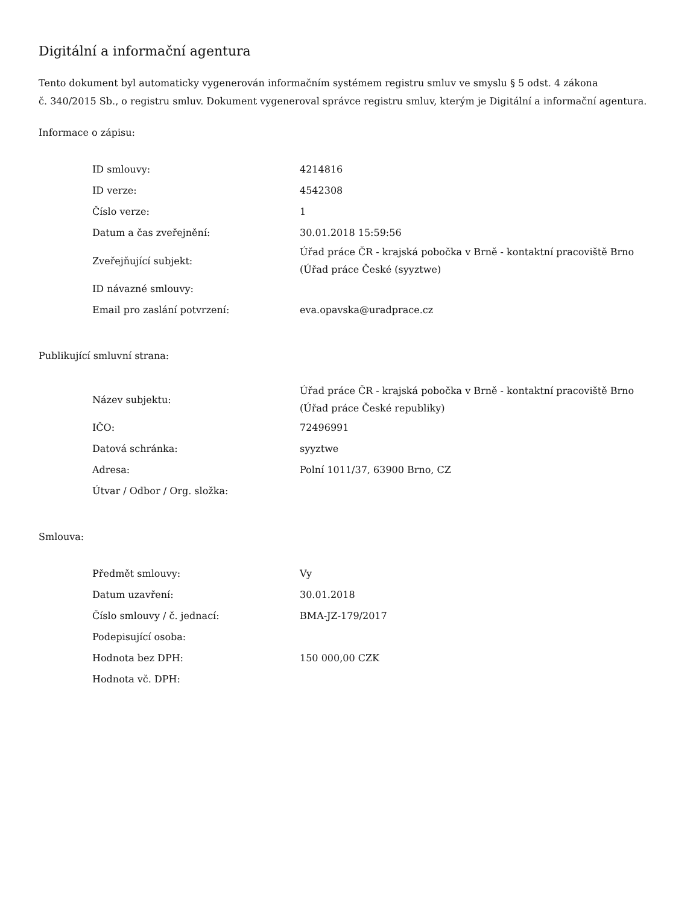Digitální a informační agentura
Tento dokument byl automaticky vygenerován informačním systémem registru smluv ve smyslu § 5 odst. 4 zákona
č. 340/2015 Sb., o registru smluv. Dokument vygeneroval správce registru smluv, kterým je Digitální a informační agentura.
Informace o zápisu:
| ID smlouvy: | 4214816 |
| ID verze: | 4542308 |
| Číslo verze: | 1 |
| Datum a čas zveřejnění: | 30.01.2018 15:59:56 |
| Zveřejňující subjekt: | Úřad práce ČR - krajská pobočka v Brně - kontaktní pracoviště Brno (Úřad práce České (syyztwe) |
| ID návazné smlouvy: | |
| Email pro zaslání potvrzení: | eva.opavska@uradprace.cz |
Publikující smluvní strana:
| Název subjektu: | Úřad práce ČR - krajská pobočka v Brně - kontaktní pracoviště Brno (Úřad práce České republiky) |
| IČO: | 72496991 |
| Datová schránka: | syyztwe |
| Adresa: | Polní 1011/37, 63900 Brno, CZ |
| Útvar / Odbor / Org. složka: | |
Smlouva:
| Předmět smlouvy: | Vy |
| Datum uzavření: | 30.01.2018 |
| Číslo smlouvy / č. jednací: | BMA-JZ-179/2017 |
| Podepisující osoba: | |
| Hodnota bez DPH: | 150 000,00 CZK |
| Hodnota vč. DPH: | |